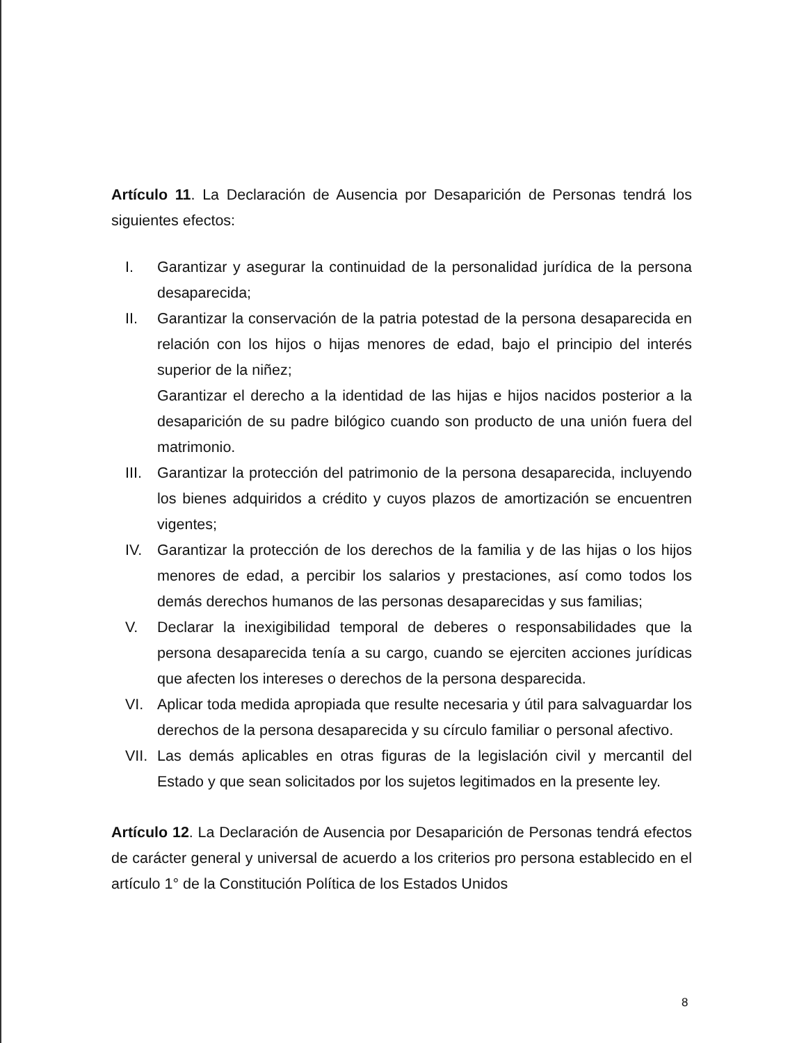Artículo 11. La Declaración de Ausencia por Desaparición de Personas tendrá los siguientes efectos:
I. Garantizar y asegurar la continuidad de la personalidad jurídica de la persona desaparecida;
II. Garantizar la conservación de la patria potestad de la persona desaparecida en relación con los hijos o hijas menores de edad, bajo el principio del interés superior de la niñez;
Garantizar el derecho a la identidad de las hijas e hijos nacidos posterior a la desaparición de su padre bilógico cuando son producto de una unión fuera del matrimonio.
III. Garantizar la protección del patrimonio de la persona desaparecida, incluyendo los bienes adquiridos a crédito y cuyos plazos de amortización se encuentren vigentes;
IV. Garantizar la protección de los derechos de la familia y de las hijas o los hijos menores de edad, a percibir los salarios y prestaciones, así como todos los demás derechos humanos de las personas desaparecidas y sus familias;
V. Declarar la inexigibilidad temporal de deberes o responsabilidades que la persona desaparecida tenía a su cargo, cuando se ejerciten acciones jurídicas que afecten los intereses o derechos de la persona desparecida.
VI. Aplicar toda medida apropiada que resulte necesaria y útil para salvaguardar los derechos de la persona desaparecida y su círculo familiar o personal afectivo.
VII. Las demás aplicables en otras figuras de la legislación civil y mercantil del Estado y que sean solicitados por los sujetos legitimados en la presente ley.
Artículo 12. La Declaración de Ausencia por Desaparición de Personas tendrá efectos de carácter general y universal de acuerdo a los criterios pro persona establecido en el artículo 1° de la Constitución Política de los Estados Unidos
8